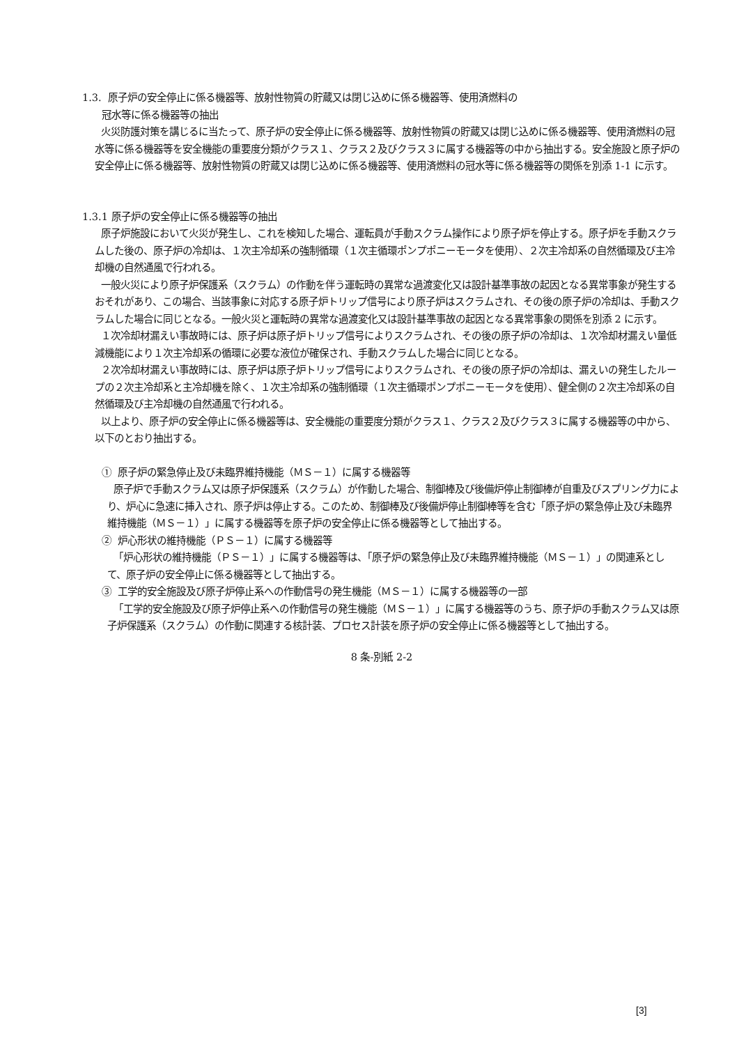1.3. 原子炉の安全停止に係る機器等、放射性物質の貯蔵又は閉じ込めに係る機器等、使用済燃料の
冠水等に係る機器等の抽出
火災防護対策を講じるに当たって、原子炉の安全停止に係る機器等、放射性物質の貯蔵又は閉じ込めに係る機器等、使用済燃料の冠水等に係る機器等を安全機能の重要度分類がクラス１、クラス２及びクラス３に属する機器等の中から抽出する。安全施設と原子炉の安全停止に係る機器等、放射性物質の貯蔵又は閉じ込めに係る機器等、使用済燃料の冠水等に係る機器等の関係を別添 1-1 に示す。
1.3.1 原子炉の安全停止に係る機器等の抽出
原子炉施設において火災が発生し、これを検知した場合、運転員が手動スクラム操作により原子炉を停止する。原子炉を手動スクラムした後の、原子炉の冷却は、１次主冷却系の強制循環（１次主循環ポンプポニーモータを使用）、２次主冷却系の自然循環及び主冷却機の自然通風で行われる。
一般火災により原子炉保護系（スクラム）の作動を伴う運転時の異常な過渡変化又は設計基準事故の起因となる異常事象が発生するおそれがあり、この場合、当該事象に対応する原子炉トリップ信号により原子炉はスクラムされ、その後の原子炉の冷却は、手動スクラムした場合に同じとなる。一般火災と運転時の異常な過渡変化又は設計基準事故の起因となる異常事象の関係を別添 2 に示す。
１次冷却材漏えい事故時には、原子炉は原子炉トリップ信号によりスクラムされ、その後の原子炉の冷却は、１次冷却材漏えい量低減機能により１次主冷却系の循環に必要な液位が確保され、手動スクラムした場合に同じとなる。
２次冷却材漏えい事故時には、原子炉は原子炉トリップ信号によりスクラムされ、その後の原子炉の冷却は、漏えいの発生したループの２次主冷却系と主冷却機を除く、１次主冷却系の強制循環（１次主循環ポンプポニーモータを使用）、健全側の２次主冷却系の自然循環及び主冷却機の自然通風で行われる。
以上より、原子炉の安全停止に係る機器等は、安全機能の重要度分類がクラス１、クラス２及びクラス３に属する機器等の中から、以下のとおり抽出する。
① 原子炉の緊急停止及び未臨界維持機能（ＭＳ－１）に属する機器等
原子炉で手動スクラム又は原子炉保護系（スクラム）が作動した場合、制御棒及び後備炉停止制御棒が自重及びスプリング力により、炉心に急速に挿入され、原子炉は停止する。このため、制御棒及び後備炉停止制御棒等を含む「原子炉の緊急停止及び未臨界維持機能（ＭＳ－１）」に属する機器等を原子炉の安全停止に係る機器等として抽出する。
② 炉心形状の維持機能（ＰＳ－１）に属する機器等
「炉心形状の維持機能（ＰＳ－１）」に属する機器等は、「原子炉の緊急停止及び未臨界維持機能（ＭＳ－１）」の関連系として、原子炉の安全停止に係る機器等として抽出する。
③ 工学的安全施設及び原子炉停止系への作動信号の発生機能（ＭＳ－１）に属する機器等の一部
「工学的安全施設及び原子炉停止系への作動信号の発生機能（ＭＳ－１）」に属する機器等のうち、原子炉の手動スクラム又は原子炉保護系（スクラム）の作動に関連する核計装、プロセス計装を原子炉の安全停止に係る機器等として抽出する。
8 条-別紙 2-2
[3]